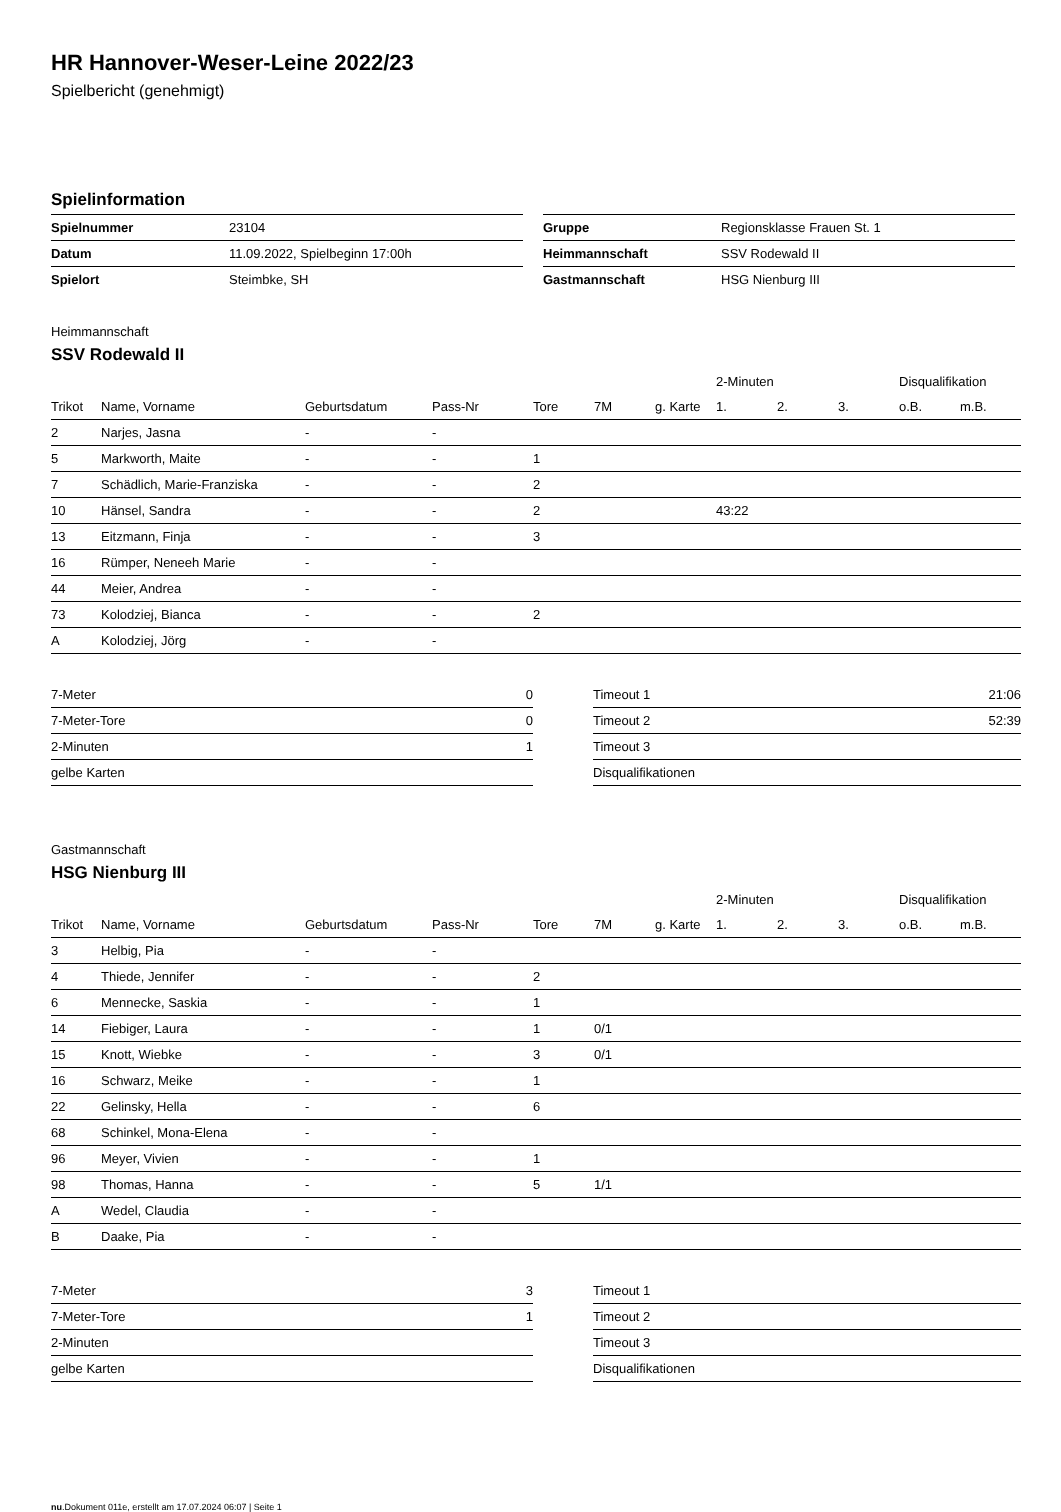HR Hannover-Weser-Leine 2022/23
Spielbericht (genehmigt)
Spielinformation
| Spielnummer | 23104 |
| Datum | 11.09.2022, Spielbeginn 17:00h |
| Spielort | Steimbke, SH |
| Gruppe | Regionsklasse Frauen St. 1 |
| Heimmannschaft | SSV Rodewald II |
| Gastmannschaft | HSG Nienburg III |
Heimmannschaft
SSV Rodewald II
| | | | | | | | 2-Minuten | | | Disqualifikation | |
| --- | --- | --- | --- | --- | --- | --- | --- | --- | --- | --- | --- |
| Trikot | Name, Vorname | Geburtsdatum | Pass-Nr | Tore | 7M | g. Karte | 1. | 2. | 3. | o.B. | m.B. |
| 2 | Narjes, Jasna | - | - | | | | | | | | |
| 5 | Markworth, Maite | - | - | 1 | | | | | | | |
| 7 | Schädlich, Marie-Franziska | - | - | 2 | | | | | | | |
| 10 | Hänsel, Sandra | - | - | 2 | | | 43:22 | | | | |
| 13 | Eitzmann, Finja | - | - | 3 | | | | | | | |
| 16 | Rümper, Neneeh Marie | - | - | | | | | | | | |
| 44 | Meier, Andrea | - | - | | | | | | | | |
| 73 | Kolodziej, Bianca | - | - | 2 | | | | | | | |
| A | Kolodziej, Jörg | - | - | | | | | | | | |
| 7-Meter | 0 |
| 7-Meter-Tore | 0 |
| 2-Minuten | 1 |
| gelbe Karten | |
| Timeout 1 | 21:06 |
| Timeout 2 | 52:39 |
| Timeout 3 | |
| Disqualifikationen | |
Gastmannschaft
HSG Nienburg III
| | | | | | | | 2-Minuten | | | Disqualifikation | |
| --- | --- | --- | --- | --- | --- | --- | --- | --- | --- | --- | --- |
| Trikot | Name, Vorname | Geburtsdatum | Pass-Nr | Tore | 7M | g. Karte | 1. | 2. | 3. | o.B. | m.B. |
| 3 | Helbig, Pia | - | - | | | | | | | | |
| 4 | Thiede, Jennifer | - | - | 2 | | | | | | | |
| 6 | Mennecke, Saskia | - | - | 1 | | | | | | | |
| 14 | Fiebiger, Laura | - | - | 1 | 0/1 | | | | | | |
| 15 | Knott, Wiebke | - | - | 3 | 0/1 | | | | | | |
| 16 | Schwarz, Meike | - | - | 1 | | | | | | | |
| 22 | Gelinsky, Hella | - | - | 6 | | | | | | | |
| 68 | Schinkel, Mona-Elena | - | - | | | | | | | | |
| 96 | Meyer, Vivien | - | - | 1 | | | | | | | |
| 98 | Thomas, Hanna | - | - | 5 | 1/1 | | | | | | |
| A | Wedel, Claudia | - | - | | | | | | | | |
| B | Daake, Pia | - | - | | | | | | | | |
| 7-Meter | 3 |
| 7-Meter-Tore | 1 |
| 2-Minuten | |
| gelbe Karten | |
| Timeout 1 | |
| Timeout 2 | |
| Timeout 3 | |
| Disqualifikationen | |
nu.Dokument 011e, erstellt am 17.07.2024 06:07 | Seite 1